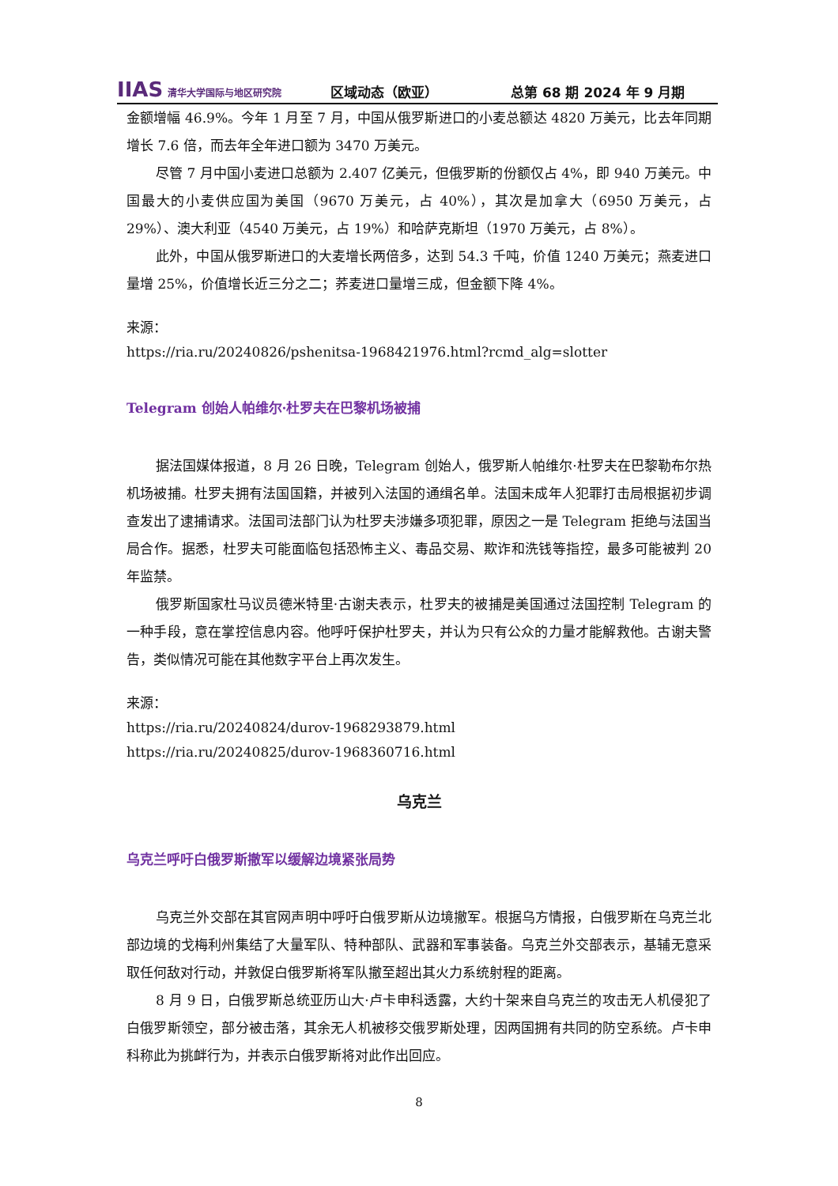IIAS 清华大学国际与地区研究院
区域动态（欧亚）
总第 68 期 2024 年 9 月期
金额增幅 46.9%。今年 1 月至 7 月，中国从俄罗斯进口的小麦总额达 4820 万美元，比去年同期增长 7.6 倍，而去年全年进口额为 3470 万美元。
尽管 7 月中国小麦进口总额为 2.407 亿美元，但俄罗斯的份额仅占 4%，即 940 万美元。中国最大的小麦供应国为美国（9670 万美元，占 40%），其次是加拿大（6950 万美元，占 29%）、澳大利亚（4540 万美元，占 19%）和哈萨克斯坦（1970 万美元，占 8%）。
此外，中国从俄罗斯进口的大麦增长两倍多，达到 54.3 千吨，价值 1240 万美元；燕麦进口量增 25%，价值增长近三分之二；荞麦进口量增三成，但金额下降 4%。
来源：
https://ria.ru/20240826/pshenitsa-1968421976.html?rcmd_alg=slotter
Telegram 创始人帕维尔·杜罗夫在巴黎机场被捕
据法国媒体报道，8 月 26 日晚，Telegram 创始人，俄罗斯人帕维尔·杜罗夫在巴黎勒布尔热机场被捕。杜罗夫拥有法国国籍，并被列入法国的通缉名单。法国未成年人犯罪打击局根据初步调查发出了逮捕请求。法国司法部门认为杜罗夫涉嫌多项犯罪，原因之一是 Telegram 拒绝与法国当局合作。据悉，杜罗夫可能面临包括恐怖主义、毒品交易、欺诈和洗钱等指控，最多可能被判 20 年监禁。
俄罗斯国家杜马议员德米特里·古谢夫表示，杜罗夫的被捕是美国通过法国控制 Telegram 的一种手段，意在掌控信息内容。他呼吁保护杜罗夫，并认为只有公众的力量才能解救他。古谢夫警告，类似情况可能在其他数字平台上再次发生。
来源：
https://ria.ru/20240824/durov-1968293879.html
https://ria.ru/20240825/durov-1968360716.html
乌克兰
乌克兰呼吁白俄罗斯撤军以缓解边境紧张局势
乌克兰外交部在其官网声明中呼吁白俄罗斯从边境撤军。根据乌方情报，白俄罗斯在乌克兰北部边境的戈梅利州集结了大量军队、特种部队、武器和军事装备。乌克兰外交部表示，基辅无意采取任何敌对行动，并敦促白俄罗斯将军队撤至超出其火力系统射程的距离。
8 月 9 日，白俄罗斯总统亚历山大·卢卡申科透露，大约十架来自乌克兰的攻击无人机侵犯了白俄罗斯领空，部分被击落，其余无人机被移交俄罗斯处理，因两国拥有共同的防空系统。卢卡申科称此为挑衅行为，并表示白俄罗斯将对此作出回应。
8